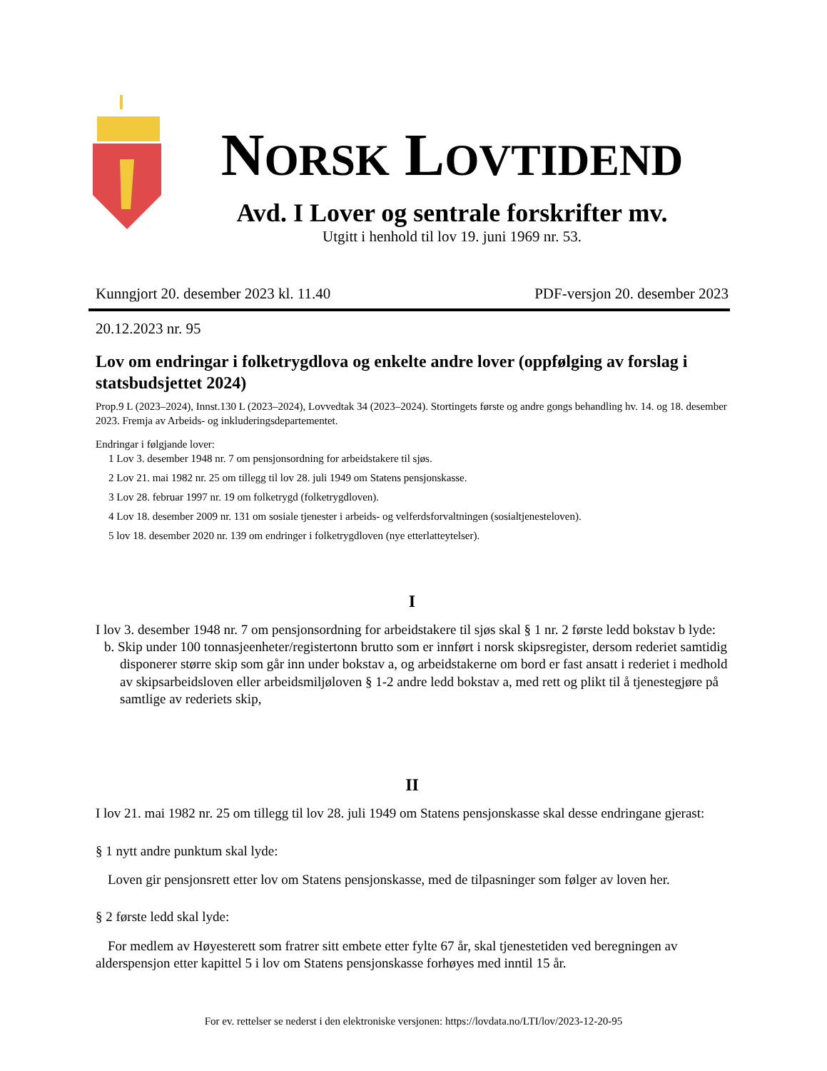NORSK LOVTIDEND
Avd. I Lover og sentrale forskrifter mv.
Utgitt i henhold til lov 19. juni 1969 nr. 53.
Kunngjort 20. desember 2023 kl. 11.40 PDF-versjon 20. desember 2023
20.12.2023 nr. 95
Lov om endringar i folketrygdlova og enkelte andre lover (oppfølging av forslag i statsbudsjettet 2024)
Prop.9 L (2023–2024), Innst.130 L (2023–2024), Lovvedtak 34 (2023–2024). Stortingets første og andre gongs behandling hv. 14. og 18. desember 2023. Fremja av Arbeids- og inkluderingsdepartementet.
Endringar i følgjande lover:
1 Lov 3. desember 1948 nr. 7 om pensjonsordning for arbeidstakere til sjøs.
2 Lov 21. mai 1982 nr. 25 om tillegg til lov 28. juli 1949 om Statens pensjonskasse.
3 Lov 28. februar 1997 nr. 19 om folketrygd (folketrygdloven).
4 Lov 18. desember 2009 nr. 131 om sosiale tjenester i arbeids- og velferdsforvaltningen (sosialtjenesteloven).
5 lov 18. desember 2020 nr. 139 om endringer i folketrygdloven (nye etterlatteytelser).
I
I lov 3. desember 1948 nr. 7 om pensjonsordning for arbeidstakere til sjøs skal § 1 nr. 2 første ledd bokstav b lyde:
b. Skip under 100 tonnasjeenheter/registertonn brutto som er innført i norsk skipsregister, dersom rederiet samtidig disponerer større skip som går inn under bokstav a, og arbeidstakerne om bord er fast ansatt i rederiet i medhold av skipsarbeidsloven eller arbeidsmiljøloven § 1-2 andre ledd bokstav a, med rett og plikt til å tjenestegjøre på samtlige av rederiets skip,
II
I lov 21. mai 1982 nr. 25 om tillegg til lov 28. juli 1949 om Statens pensjonskasse skal desse endringane gjerast:
§ 1 nytt andre punktum skal lyde:
Loven gir pensjonsrett etter lov om Statens pensjonskasse, med de tilpasninger som følger av loven her.
§ 2 første ledd skal lyde:
For medlem av Høyesterett som fratrer sitt embete etter fylte 67 år, skal tjenestetiden ved beregningen av alderspensjon etter kapittel 5 i lov om Statens pensjonskasse forhøyes med inntil 15 år.
For ev. rettelser se nederst i den elektroniske versjonen: https://lovdata.no/LTI/lov/2023-12-20-95